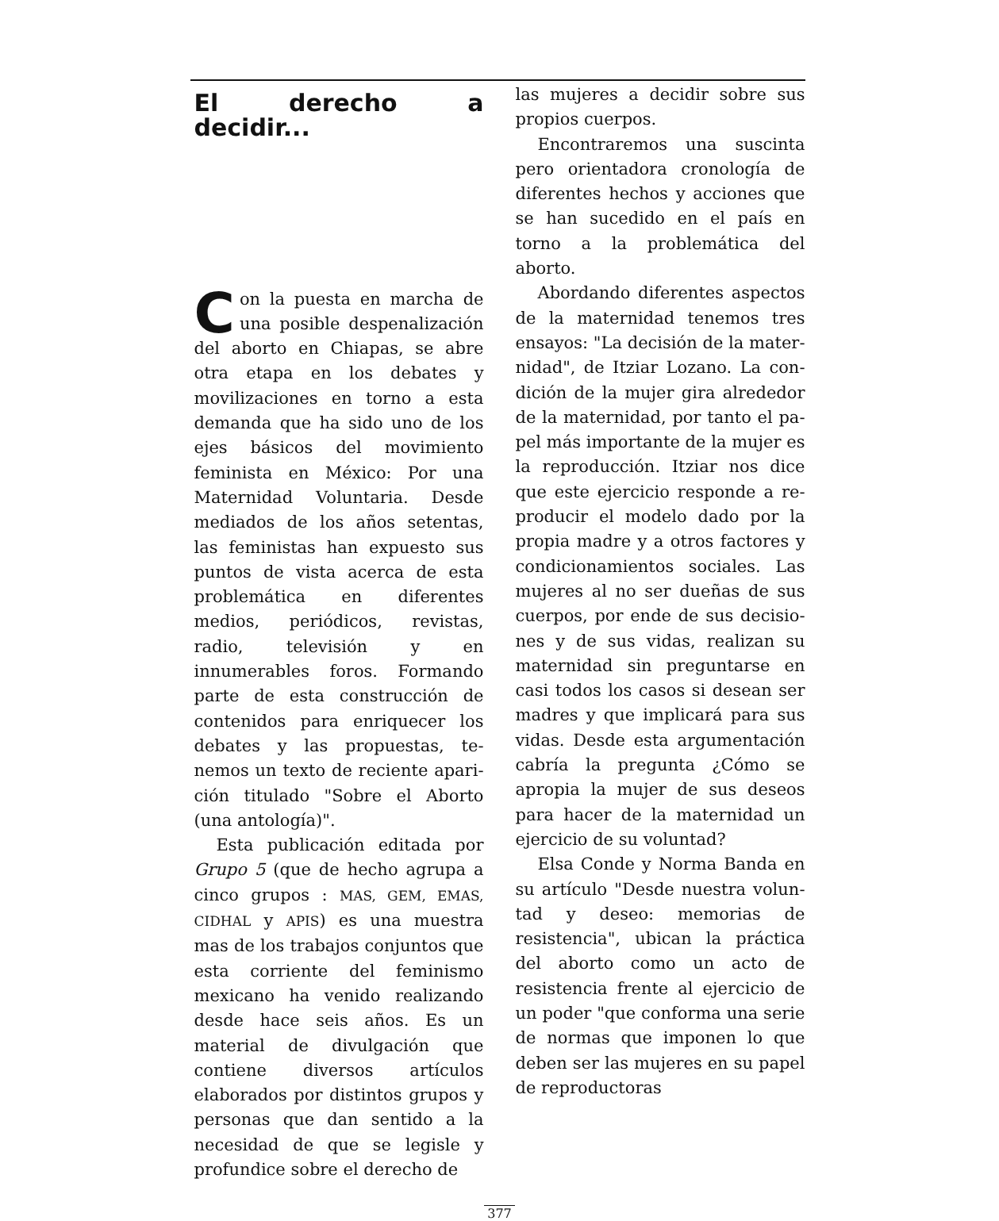El derecho a decidir...
Con la puesta en marcha de una posible despenalización del aborto en Chiapas, se abre otra etapa en los debates y moviliza­ciones en torno a esta demanda que ha sido uno de los ejes básicos del movimiento feminista en Mé­xico: Por una Maternidad Volun­taria. Desde mediados de los años setentas, las feministas han ex­puesto sus puntos de vista acerca de esta problemática en diferentes medios, periódicos, revistas, radio, televisión y en innumerables foros. Formando parte de esta construc­ción de contenidos para enrique­cer los debates y las propuestas, te­nemos un texto de reciente apari­ción titulado "Sobre el Aborto (una antología)".
Esta publicación editada por Grupo 5 (que de hecho agrupa a cinco grupos : MAS, GEM, EMAS, CIDHAL y APIS) es una muestra mas de los trabajos conjuntos que esta corriente del feminismo mexicano ha venido realizando desde hace seis años. Es un material de di­vulgación que contiene diversos artículos elaborados por distintos grupos y personas que dan sen­tido a la necesidad de que se legis­le y profundice sobre el derecho de
las mujeres a decidir sobre sus pro­pios cuerpos.
Encontraremos una suscinta pe­ro orientadora cronología de dife­rentes hechos y acciones que se han sucedido en el país en torno a la problemática del aborto.
Abordando diferentes aspectos de la maternidad tenemos tres en­sayos: "La decisión de la mater­nidad", de Itziar Lozano. La con­dición de la mujer gira alrededor de la maternidad, por tanto el pa­pel más importante de la mujer es la reproducción. Itziar nos dice que este ejercicio responde a re­producir el modelo dado por la propia madre y a otros factores y condicionamientos sociales. Las mujeres al no ser dueñas de sus cuerpos, por ende de sus decisio­nes y de sus vidas, realizan su ma­ternidad sin preguntarse en casi todos los casos si desean ser ma­dres y que implicará para sus vi­das. Desde esta argumentación ca­bría la pregunta ¿Cómo se apropia la mujer de sus deseos para hacer de la maternidad un ejercicio de su voluntad?
Elsa Conde y Norma Banda en su artículo "Desde nuestra volun­tad y deseo: memorias de resisten­cia", ubican la práctica del aborto como un acto de resistencia frente al ejercicio de un poder "que con­forma una serie de normas que im­ponen lo que deben ser las mu­jeres en su papel de reproductoras
377